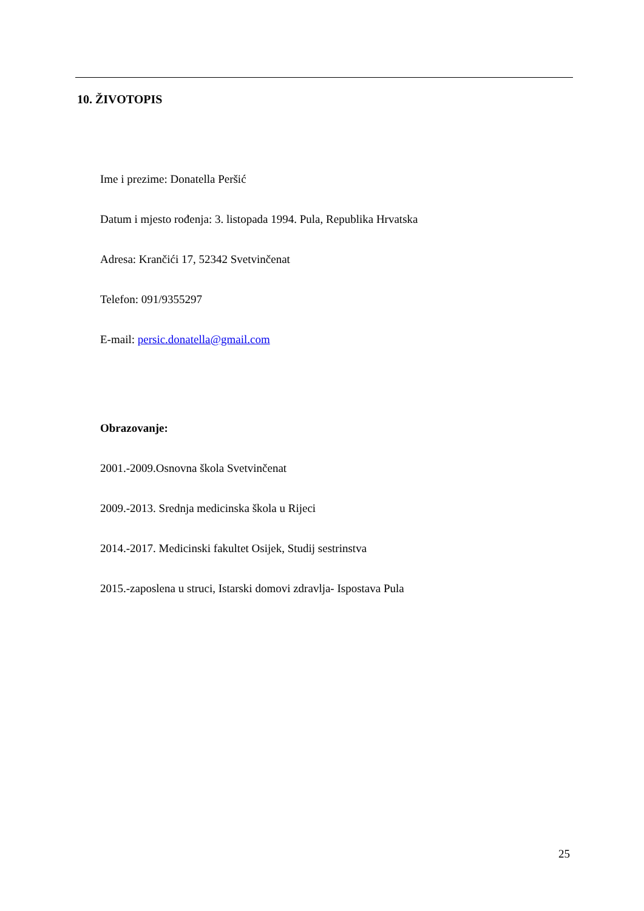10. ŽIVOTOPIS
Ime i prezime: Donatella Peršić
Datum i mjesto rođenja: 3. listopada 1994. Pula, Republika Hrvatska
Adresa: Krančići 17, 52342 Svetvinčenat
Telefon: 091/9355297
E-mail: persic.donatella@gmail.com
Obrazovanje:
2001.-2009.Osnovna škola Svetvinčenat
2009.-2013. Srednja medicinska škola u Rijeci
2014.-2017. Medicinski fakultet Osijek, Studij sestrinstva
2015.-zaposlena u struci, Istarski domovi zdravlja- Ispostava Pula
25